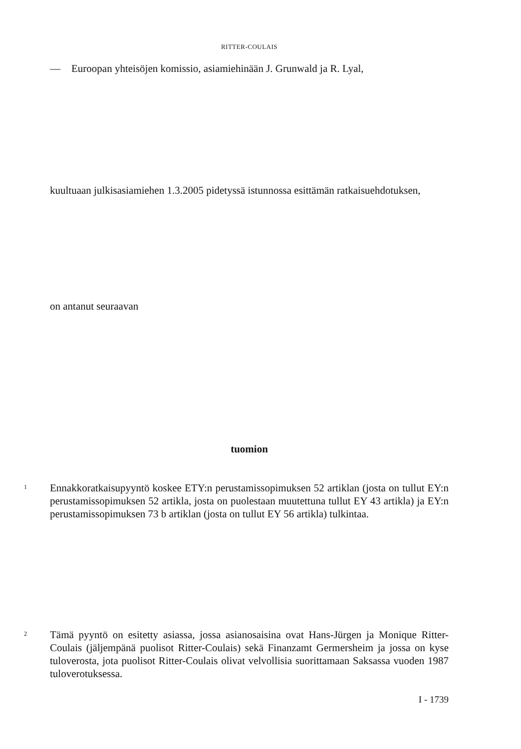RITTER-COULAIS
— Euroopan yhteisöjen komissio, asiamiehinään J. Grunwald ja R. Lyal,
kuultuaan julkisasiamiehen 1.3.2005 pidetyssä istunnossa esittämän ratkaisuehdotuksen,
on antanut seuraavan
tuomion
1
Ennakkoratkaisupyyntö koskee ETY:n perustamissopimuksen 52 artiklan (josta on tullut EY:n perustamissopimuksen 52 artikla, josta on puolestaan muutettuna tullut EY 43 artikla) ja EY:n perustamissopimuksen 73 b artiklan (josta on tullut EY 56 artikla) tulkintaa.
2
Tämä pyyntö on esitetty asiassa, jossa asianosaisina ovat Hans-Jürgen ja Monique Ritter-Coulais (jäljempänä puolisot Ritter-Coulais) sekä Finanzamt Germersheim ja jossa on kyse tuloverosta, jota puolisot Ritter-Coulais olivat velvollisia suorittamaan Saksassa vuoden 1987 tuloverotuksessa.
I - 1739